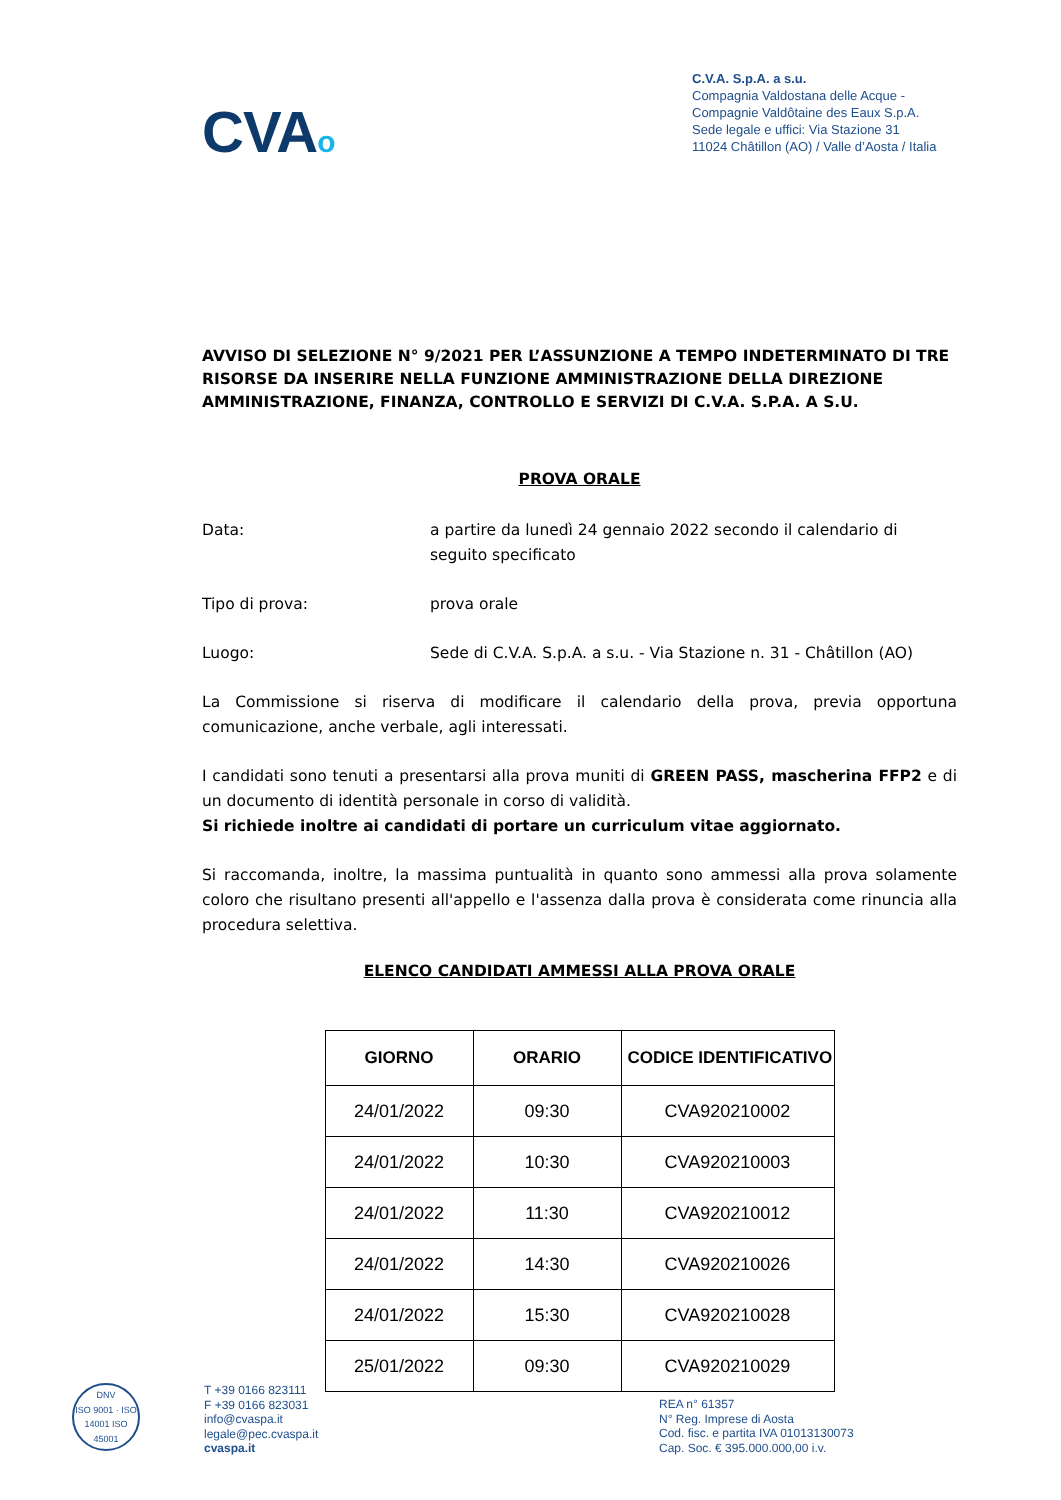CVAo
C.V.A. S.p.A. a s.u.
Compagnia Valdostana delle Acque -
Compagnie Valdôtaine des Eaux S.p.A.
Sede legale e uffici: Via Stazione 31
11024 Châtillon (AO) / Valle d’Aosta / Italia
AVVISO DI SELEZIONE N° 9/2021 PER L’ASSUNZIONE A TEMPO INDETERMINATO DI TRE RISORSE DA INSERIRE NELLA FUNZIONE AMMINISTRAZIONE DELLA DIREZIONE AMMINISTRAZIONE, FINANZA, CONTROLLO E SERVIZI DI C.V.A. S.P.A. A S.U.
PROVA ORALE
Data: a partire da lunedì 24 gennaio 2022 secondo il calendario di seguito specificato
Tipo di prova: prova orale
Luogo: Sede di C.V.A. S.p.A. a s.u. - Via Stazione n. 31 - Châtillon (AO)
La Commissione si riserva di modificare il calendario della prova, previa opportuna comunicazione, anche verbale, agli interessati.
I candidati sono tenuti a presentarsi alla prova muniti di GREEN PASS, mascherina FFP2 e di un documento di identità personale in corso di validità.
Si richiede inoltre ai candidati di portare un curriculum vitae aggiornato.
Si raccomanda, inoltre, la massima puntualità in quanto sono ammessi alla prova solamente coloro che risultano presenti all'appello e l'assenza dalla prova è considerata come rinuncia alla procedura selettiva.
ELENCO CANDIDATI AMMESSI ALLA PROVA ORALE
| GIORNO | ORARIO | CODICE IDENTIFICATIVO |
| --- | --- | --- |
| 24/01/2022 | 09:30 | CVA920210002 |
| 24/01/2022 | 10:30 | CVA920210003 |
| 24/01/2022 | 11:30 | CVA920210012 |
| 24/01/2022 | 14:30 | CVA920210026 |
| 24/01/2022 | 15:30 | CVA920210028 |
| 25/01/2022 | 09:30 | CVA920210029 |
DNV
ISO 9001 · ISO 14001 ISO 45001
T +39 0166 823111
F +39 0166 823031
info@cvaspa.it
legale@pec.cvaspa.it
cvaspa.it
REA n° 61357
N° Reg. Imprese di Aosta
Cod. fisc. e partita IVA 01013130073
Cap. Soc. € 395.000.000,00 i.v.